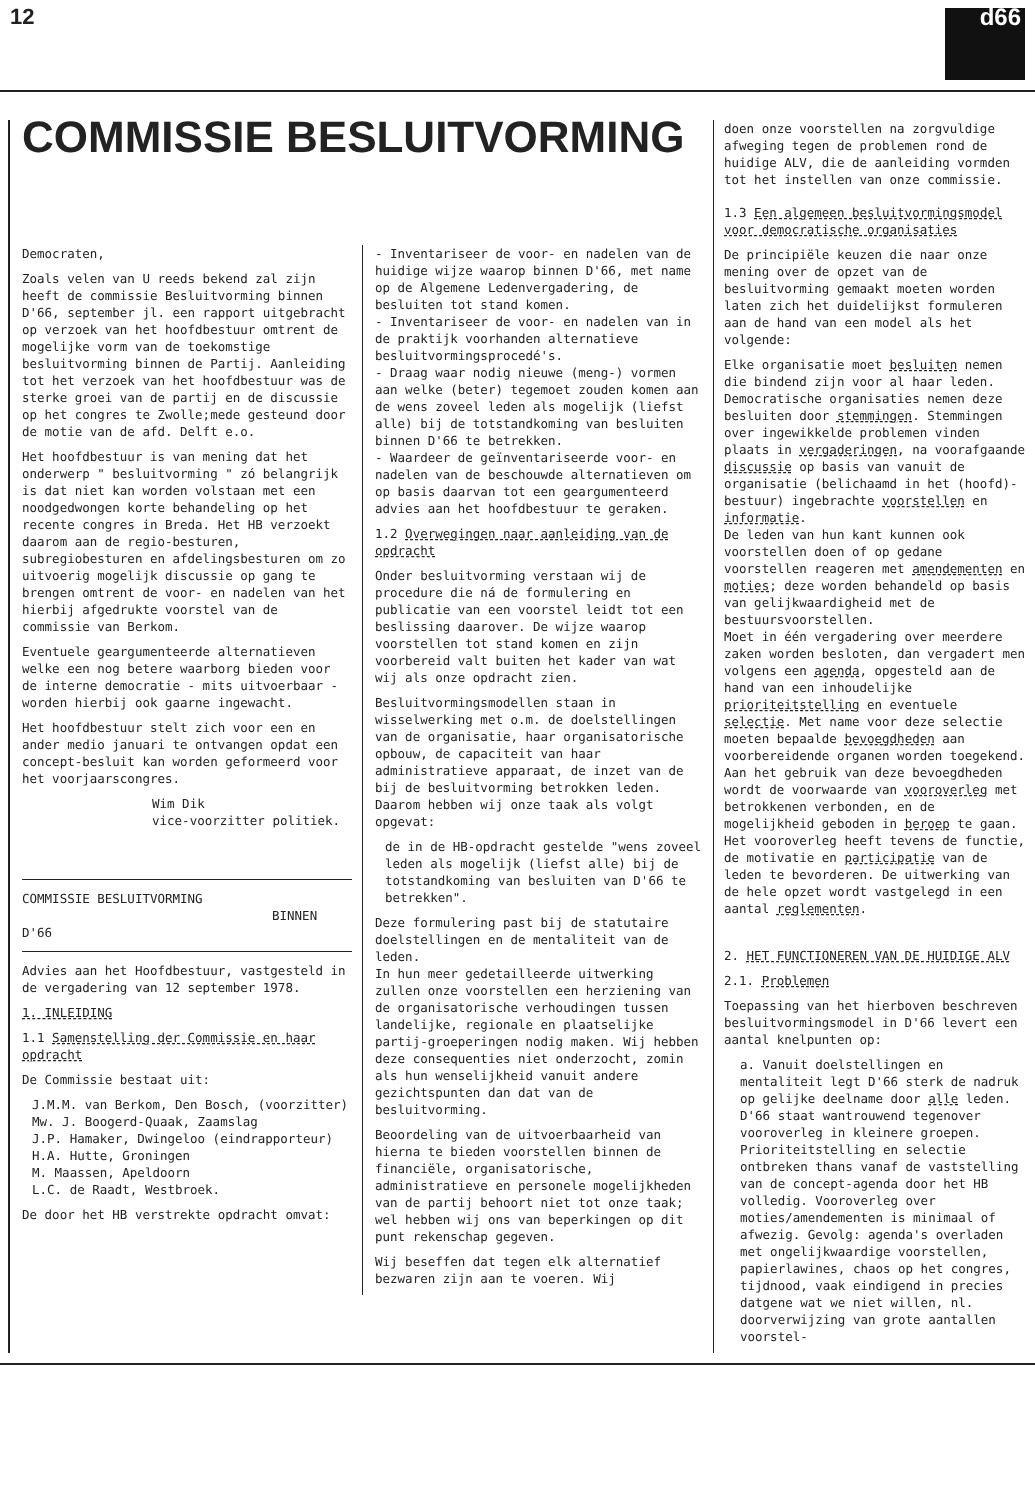12
d66
COMMISSIE BESLUITVORMING
Democraten,
Zoals velen van U reeds bekend zal zijn heeft de commissie Besluitvorming binnen D'66, september jl. een rapport uitgebracht op verzoek van het hoofdbestuur omtrent de mogelijke vorm van de toekomstige besluitvorming binnen de Partij. Aanleiding tot het verzoek van het hoofdbestuur was de sterke groei van de partij en de discussie op het congres te Zwolle;mede gesteund door de motie van de afd. Delft e.o.
Het hoofdbestuur is van mening dat het onderwerp " besluitvorming " zó belangrijk is dat niet kan worden volstaan met een noodgedwongen korte behandeling op het recente congres in Breda. Het HB verzoekt daarom aan de regio-besturen, subregiobesturen en afdelingsbesturen om zo uitvoerig mogelijk discussie op gang te brengen omtrent de voor- en nadelen van het hierbij afgedrukte voorstel van de commissie van Berkom.
Eventuele geargumenteerde alternatieven welke een nog betere waarborg bieden voor de interne democratie - mits uitvoerbaar - worden hierbij ook gaarne ingewacht.
Het hoofdbestuur stelt zich voor een en ander medio januari te ontvangen opdat een concept-besluit kan worden geformeerd voor het voorjaarscongres.
Wim Dik
vice-voorzitter politiek.
COMMISSIE BESLUITVORMING
BINNEN D'66
Advies aan het Hoofdbestuur, vastgesteld in de vergadering van 12 september 1978.
1. INLEIDING
1.1 Samenstelling der Commissie en haar opdracht
De Commissie bestaat uit:
J.M.M. van Berkom, Den Bosch, (voorzitter)
Mw. J. Boogerd-Quaak, Zaamslag
J.P. Hamaker, Dwingeloo (eindrapporteur)
H.A. Hutte, Groningen
M. Maassen, Apeldoorn
L.C. de Raadt, Westbroek.
De door het HB verstrekte opdracht omvat:
- Inventariseer de voor- en nadelen van de huidige wijze waarop binnen D'66, met name op de Algemene Ledenvergadering, de besluiten tot stand komen.
- Inventariseer de voor- en nadelen van in de praktijk voorhanden alternatieve besluitvormingsprocedé's.
- Draag waar nodig nieuwe (meng-) vormen aan welke (beter) tegemoet zouden komen aan de wens zoveel leden als mogelijk (liefst alle) bij de totstandkoming van besluiten binnen D'66 te betrekken.
- Waardeer de geïnventariseerde voor- en nadelen van de beschouwde alternatieven om op basis daarvan tot een geargumenteerd advies aan het hoofdbestuur te geraken.
1.2 Overwegingen naar aanleiding van de opdracht
Onder besluitvorming verstaan wij de procedure die ná de formulering en publicatie van een voorstel leidt tot een beslissing daarover. De wijze waarop voorstellen tot stand komen en zijn voorbereid valt buiten het kader van wat wij als onze opdracht zien.
Besluitvormingsmodellen staan in wisselwerking met o.m. de doelstellingen van de organisatie, haar organisatorische opbouw, de capaciteit van haar administratieve apparaat, de inzet van de bij de besluitvorming betrokken leden. Daarom hebben wij onze taak als volgt opgevat:
de in de HB-opdracht gestelde "wens zoveel leden als mogelijk (liefst alle) bij de totstandkoming van besluiten van D'66 te betrekken".
Deze formulering past bij de statutaire doelstellingen en de mentaliteit van de leden.
In hun meer gedetailleerde uitwerking zullen onze voorstellen een herziening van de organisatorische verhoudingen tussen landelijke, regionale en plaatselijke partij-groeperingen nodig maken. Wij hebben deze consequenties niet onderzocht, zomin als hun wenselijkheid vanuit andere gezichtspunten dan dat van de besluitvorming.
Beoordeling van de uitvoerbaarheid van hierna te bieden voorstellen binnen de financiële, organisatorische, administratieve en personele mogelijkheden van de partij behoort niet tot onze taak; wel hebben wij ons van beperkingen op dit punt rekenschap gegeven.
Wij beseffen dat tegen elk alternatief bezwaren zijn aan te voeren. Wij
doen onze voorstellen na zorgvuldige afweging tegen de problemen rond de huidige ALV, die de aanleiding vormden tot het instellen van onze commissie.
1.3 Een algemeen besluitvormingsmodel voor democratische organisaties
De principiële keuzen die naar onze mening over de opzet van de besluitvorming gemaakt moeten worden laten zich het duidelijkst formuleren aan de hand van een model als het volgende:
Elke organisatie moet besluiten nemen die bindend zijn voor al haar leden. Democratische organisaties nemen deze besluiten door stemmingen. Stemmingen over ingewikkelde problemen vinden plaats in vergaderingen, na voorafgaande discussie op basis van vanuit de organisatie (belichaamd in het (hoofd)-bestuur) ingebrachte voorstellen en informatie.
De leden van hun kant kunnen ook voorstellen doen of op gedane voorstellen reageren met amendementen en moties; deze worden behandeld op basis van gelijkwaardigheid met de bestuursvoorstellen.
Moet in één vergadering over meerdere zaken worden besloten, dan vergadert men volgens een agenda, opgesteld aan de hand van een inhoudelijke prioriteitstelling en eventuele selectie. Met name voor deze selectie moeten bepaalde bevoegdheden aan voorbereidende organen worden toegekend. Aan het gebruik van deze bevoegdheden wordt de voorwaarde van vooroverleg met betrokkenen verbonden, en de mogelijkheid geboden in beroep te gaan. Het vooroverleg heeft tevens de functie, de motivatie en participatie van de leden te bevorderen. De uitwerking van de hele opzet wordt vastgelegd in een aantal reglementen.
2. HET FUNCTIONEREN VAN DE HUIDIGE ALV
2.1. Problemen
Toepassing van het hierboven beschreven besluitvormingsmodel in D'66 levert een aantal knelpunten op:
a. Vanuit doelstellingen en mentaliteit legt D'66 sterk de nadruk op gelijke deelname door alle leden. D'66 staat wantrouwend tegenover vooroverleg in kleinere groepen. Prioriteitstelling en selectie ontbreken thans vanaf de vaststelling van de concept-agenda door het HB volledig. Vooroverleg over moties/amendementen is minimaal of afwezig. Gevolg: agenda's overladen met ongelijkwaardige voorstellen, papierlawines, chaos op het congres, tijdnood, vaak eindigend in precies datgene wat we niet willen, nl. doorverwijzing van grote aantallen voorstel-